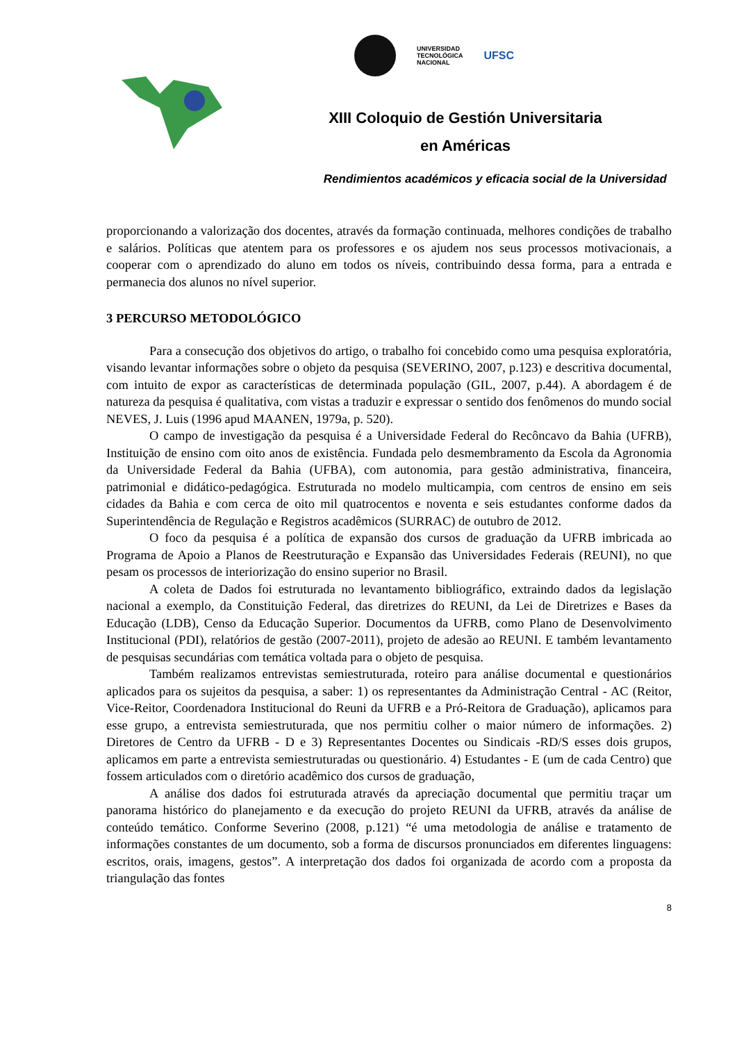UNIVERSIDAD
TECNOLÓGICA
NACIONAL
UFSC
XIII Coloquio de Gestión Universitaria
en Américas
Rendimientos académicos y eficacia social de la Universidad
proporcionando a valorização dos docentes, através da formação continuada, melhores condições de trabalho e salários. Políticas que atentem para os professores e os ajudem nos seus processos motivacionais, a cooperar com o aprendizado do aluno em todos os níveis, contribuindo dessa forma, para a entrada e permanecia dos alunos no nível superior.
3 PERCURSO METODOLÓGICO
Para a consecução dos objetivos do artigo, o trabalho foi concebido como uma pesquisa exploratória, visando levantar informações sobre o objeto da pesquisa (SEVERINO, 2007, p.123) e descritiva documental, com intuito de expor as características de determinada população (GIL, 2007, p.44). A abordagem é de natureza da pesquisa é qualitativa, com vistas a traduzir e expressar o sentido dos fenômenos do mundo social NEVES, J. Luis (1996 apud MAANEN, 1979a, p. 520).
O campo de investigação da pesquisa é a Universidade Federal do Recôncavo da Bahia (UFRB), Instituição de ensino com oito anos de existência. Fundada pelo desmembramento da Escola da Agronomia da Universidade Federal da Bahia (UFBA), com autonomia, para gestão administrativa, financeira, patrimonial e didático-pedagógica. Estruturada no modelo multicampia, com centros de ensino em seis cidades da Bahia e com cerca de oito mil quatrocentos e noventa e seis estudantes conforme dados da Superintendência de Regulação e Registros acadêmicos (SURRAC) de outubro de 2012.
O foco da pesquisa é a política de expansão dos cursos de graduação da UFRB imbricada ao Programa de Apoio a Planos de Reestruturação e Expansão das Universidades Federais (REUNI), no que pesam os processos de interiorização do ensino superior no Brasil.
A coleta de Dados foi estruturada no levantamento bibliográfico, extraindo dados da legislação nacional a exemplo, da Constituição Federal, das diretrizes do REUNI, da Lei de Diretrizes e Bases da Educação (LDB), Censo da Educação Superior. Documentos da UFRB, como Plano de Desenvolvimento Institucional (PDI), relatórios de gestão (2007-2011), projeto de adesão ao REUNI. E também levantamento de pesquisas secundárias com temática voltada para o objeto de pesquisa.
Também realizamos entrevistas semiestruturada, roteiro para análise documental e questionários aplicados para os sujeitos da pesquisa, a saber: 1) os representantes da Administração Central - AC (Reitor, Vice-Reitor, Coordenadora Institucional do Reuni da UFRB e a Pró-Reitora de Graduação), aplicamos para esse grupo, a entrevista semiestruturada, que nos permitiu colher o maior número de informações. 2) Diretores de Centro da UFRB - D e 3) Representantes Docentes ou Sindicais -RD/S esses dois grupos, aplicamos em parte a entrevista semiestruturadas ou questionário. 4) Estudantes - E (um de cada Centro) que fossem articulados com o diretório acadêmico dos cursos de graduação,
A análise dos dados foi estruturada através da apreciação documental que permitiu traçar um panorama histórico do planejamento e da execução do projeto REUNI da UFRB, através da análise de conteúdo temático. Conforme Severino (2008, p.121) “é uma metodologia de análise e tratamento de informações constantes de um documento, sob a forma de discursos pronunciados em diferentes linguagens: escritos, orais, imagens, gestos”. A interpretação dos dados foi organizada de acordo com a proposta da triangulação das fontes
8